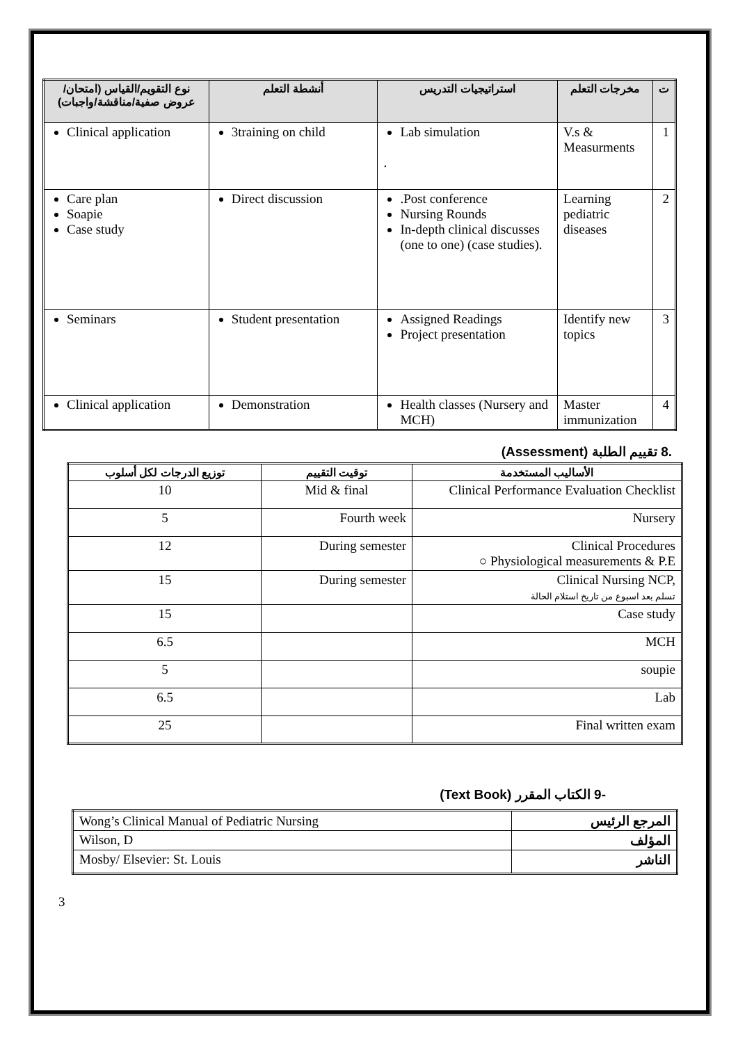| نوع التقويم/القياس (امتحان/عروض صفية/مناقشة/واجبات) | أنشطة التعلم | استراتيجيات التدريس | مخرجات التعلم | ت |
| --- | --- | --- | --- | --- |
| Clinical application | 3training on child | Lab simulation . | V.s & Measurments | 1 |
| Care plan Soapie Case study | Direct discussion | .Post conference Nursing Rounds In-depth clinical discusses (one to one) (case studies). | Learning pediatric diseases | 2 |
| Seminars | Student presentation | Assigned Readings Project presentation | Identify new topics | 3 |
| Clinical application | Demonstration | Health classes (Nursery and MCH) | Master immunization | 4 |
.8 تقييم الطلبة (Assessment)
| توزيع الدرجات لكل أسلوب | توقيت التقييم | الأساليب المستخدمة |
| --- | --- | --- |
| 10 | Mid & final | Clinical Performance Evaluation Checklist |
| 5 | Fourth week | Nursery |
| 12 | During semester | Clinical Procedures ○ Physiological measurements & P.E |
| 15 | During semester | Clinical Nursing NCP, تسلم بعد اسبوع من تاريخ استلام الحالة |
| 15 | | Case study |
| 6.5 | | MCH |
| 5 | | soupie |
| 6.5 | | Lab |
| 25 | | Final written exam |
-9 الكتاب المقرر (Text Book)
| Wong’s Clinical Manual of Pediatric Nursing | المرجع الرئيس |
| Wilson, D | المؤلف |
| Mosby/ Elsevier: St. Louis | الناشر |
3